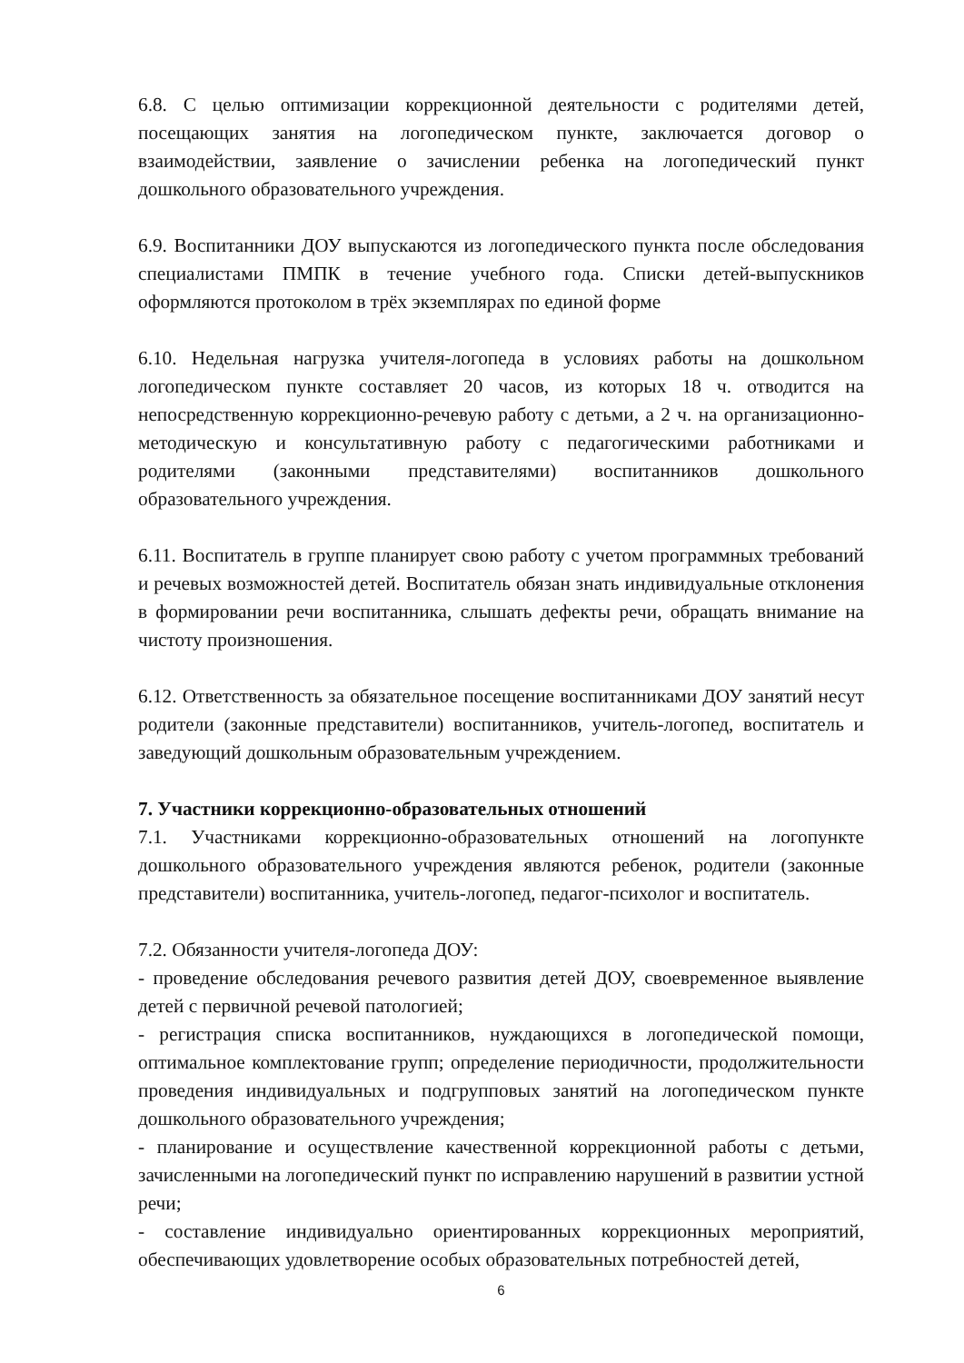6.8. С целью оптимизации коррекционной деятельности с родителями детей, посещающих занятия на логопедическом пункте, заключается договор о взаимодействии, заявление о зачислении ребенка на логопедический пункт дошкольного образовательного учреждения.
6.9. Воспитанники ДОУ выпускаются из логопедического пункта после обследования специалистами ПМПК в течение учебного года. Списки детей-выпускников оформляются протоколом в трёх экземплярах по единой форме
6.10. Недельная нагрузка учителя-логопеда в условиях работы на дошкольном логопедическом пункте составляет 20 часов, из которых 18 ч. отводится на непосредственную коррекционно-речевую работу с детьми, а 2 ч. на организационно-методическую и консультативную работу с педагогическими работниками и родителями (законными представителями) воспитанников дошкольного образовательного учреждения.
6.11. Воспитатель в группе планирует свою работу с учетом программных требований и речевых возможностей детей. Воспитатель обязан знать индивидуальные отклонения в формировании речи воспитанника, слышать дефекты речи, обращать внимание на чистоту произношения.
6.12. Ответственность за обязательное посещение воспитанниками ДОУ занятий несут родители (законные представители) воспитанников, учитель-логопед, воспитатель и заведующий дошкольным образовательным учреждением.
7. Участники коррекционно-образовательных отношений
7.1. Участниками коррекционно-образовательных отношений на логопункте дошкольного образовательного учреждения являются ребенок, родители (законные представители) воспитанника, учитель-логопед, педагог-психолог и воспитатель.
7.2. Обязанности учителя-логопеда ДОУ:
- проведение обследования речевого развития детей ДОУ, своевременное выявление детей с первичной речевой патологией;
- регистрация списка воспитанников, нуждающихся в логопедической помощи, оптимальное комплектование групп; определение периодичности, продолжительности проведения индивидуальных и подгрупповых занятий на логопедическом пункте дошкольного образовательного учреждения;
- планирование и осуществление качественной коррекционной работы с детьми, зачисленными на логопедический пункт по исправлению нарушений в развитии устной речи;
- составление индивидуально ориентированных коррекционных мероприятий, обеспечивающих удовлетворение особых образовательных потребностей детей,
6